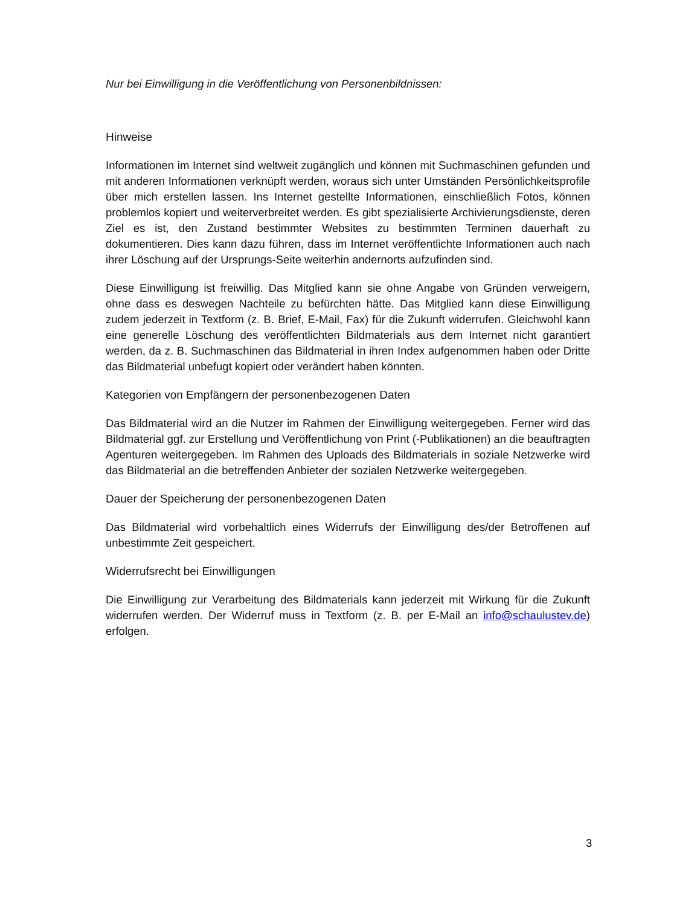Nur bei Einwilligung in die Veröffentlichung von Personenbildnissen:
Hinweise
Informationen im Internet sind weltweit zugänglich und können mit Suchmaschinen gefunden und mit anderen Informationen verknüpft werden, woraus sich unter Umständen Persönlichkeitsprofile über mich erstellen lassen. Ins Internet gestellte Informationen, einschließlich Fotos, können problemlos kopiert und weiterverbreitet werden. Es gibt spezialisierte Archivierungsdienste, deren Ziel es ist, den Zustand bestimmter Websites zu bestimmten Terminen dauerhaft zu dokumentieren. Dies kann dazu führen, dass im Internet veröffentlichte Informationen auch nach ihrer Löschung auf der Ursprungs-Seite weiterhin andernorts aufzufinden sind.
Diese Einwilligung ist freiwillig. Das Mitglied kann sie ohne Angabe von Gründen verweigern, ohne dass es deswegen Nachteile zu befürchten hätte. Das Mitglied kann diese Einwilligung zudem jederzeit in Textform (z. B. Brief, E-Mail, Fax) für die Zukunft widerrufen. Gleichwohl kann eine generelle Löschung des veröffentlichten Bildmaterials aus dem Internet nicht garantiert werden, da z. B. Suchmaschinen das Bildmaterial in ihren Index aufgenommen haben oder Dritte das Bildmaterial unbefugt kopiert oder verändert haben könnten.
Kategorien von Empfängern der personenbezogenen Daten
Das Bildmaterial wird an die Nutzer im Rahmen der Einwilligung weitergegeben. Ferner wird das Bildmaterial ggf. zur Erstellung und Veröffentlichung von Print (-Publikationen) an die beauftragten Agenturen weitergegeben. Im Rahmen des Uploads des Bildmaterials in soziale Netzwerke wird das Bildmaterial an die betreffenden Anbieter der sozialen Netzwerke weitergegeben.
Dauer der Speicherung der personenbezogenen Daten
Das Bildmaterial wird vorbehaltlich eines Widerrufs der Einwilligung des/der Betroffenen auf unbestimmte Zeit gespeichert.
Widerrufsrecht bei Einwilligungen
Die Einwilligung zur Verarbeitung des Bildmaterials kann jederzeit mit Wirkung für die Zukunft widerrufen werden. Der Widerruf muss in Textform (z. B. per E-Mail an info@schaulustev.de) erfolgen.
3